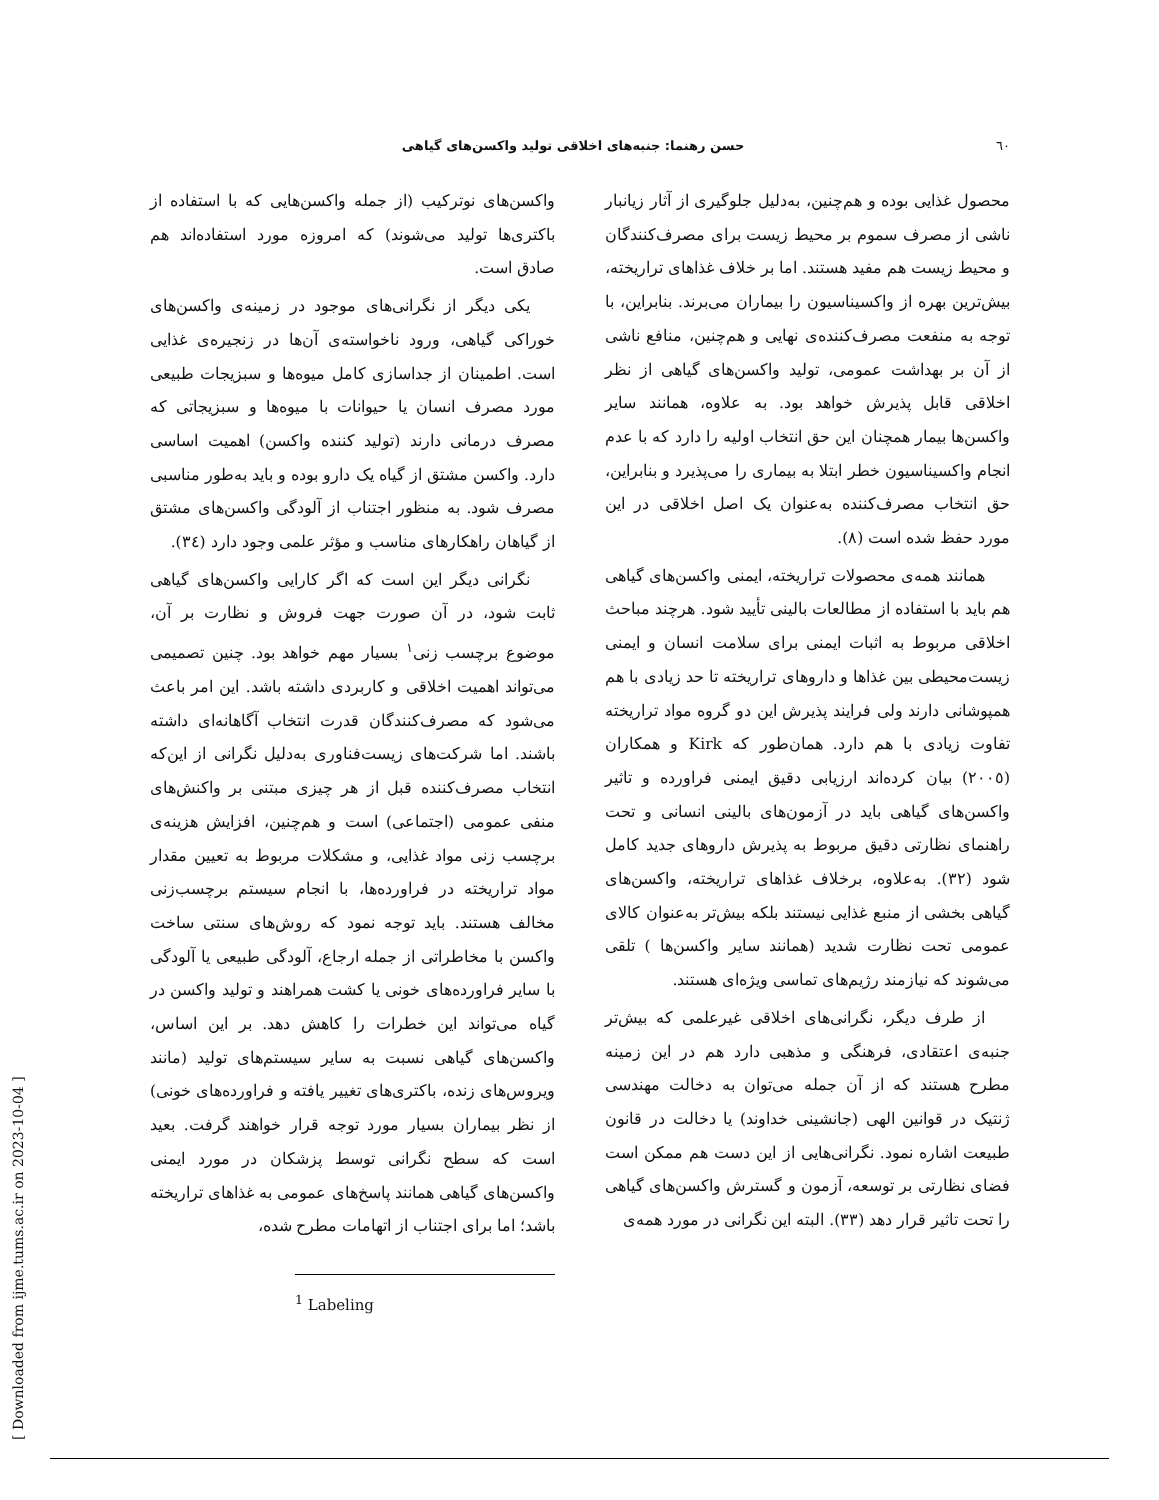٦٠ حسن رهنما: جنبه‌های اخلاقی تولید واکسن‌های گیاهی
محصول غذایی بوده و هم‌چنین، به‌دلیل جلوگیری از آثار زیانبار ناشی از مصرف سموم بر محیط زیست برای مصرف‌کنندگان و محیط زیست هم مفید هستند. اما بر خلاف غذاهای تراریخته، بیش‌ترین بهره از واکسیناسیون را بیماران می‌برند. بنابراین، با توجه به منفعت مصرف‌کننده‌ی نهایی و هم‌چنین، منافع ناشی از آن بر بهداشت عمومی، تولید واکسن‌های گیاهی از نظر اخلاقی قابل پذیرش خواهد بود. به علاوه، همانند سایر واکسن‌ها بیمار همچنان این حق انتخاب اولیه را دارد که با عدم انجام واکسیناسیون خطر ابتلا به بیماری را می‌پذیرد و بنابراین، حق انتخاب مصرف‌کننده به‌عنوان یک اصل اخلاقی در این مورد حفظ شده است (٨).
همانند همه‌ی محصولات تراریخته، ایمنی واکسن‌های گیاهی هم باید با استفاده از مطالعات بالینی تأیید شود. هرچند مباحث اخلاقی مربوط به اثبات ایمنی برای سلامت انسان و ایمنی زیست‌محیطی بین غذاها و داروهای تراریخته تا حد زیادی با هم همپوشانی دارند ولی فرایند پذیرش این دو گروه مواد تراریخته تفاوت زیادی با هم دارد. همان‌طور که Kirk و همکاران (٢٠٠٥) بیان کرده‌اند ارزیابی دقیق ایمنی فراورده و تاثیر واکسن‌های گیاهی باید در آزمون‌های بالینی انسانی و تحت راهنمای نظارتی دقیق مربوط به پذیرش داروهای جدید کامل شود (٣٢). به‌علاوه، برخلاف غذاهای تراریخته، واکسن‌های گیاهی بخشی از منبع غذایی نیستند بلکه بیش‌تر به‌عنوان کالای عمومی تحت نظارت شدید (همانند سایر واکسن‌ها ) تلقی می‌شوند که نیازمند رژیم‌های تماسی ویژه‌ای هستند.
از طرف دیگر، نگرانی‌های اخلاقی غیرعلمی که بیش‌تر جنبه‌ی اعتقادی، فرهنگی و مذهبی دارد هم در این زمینه مطرح هستند که از آن جمله می‌توان به دخالت مهندسی ژنتیک در قوانین الهی (جانشینی خداوند) یا دخالت در قانون طبیعت اشاره نمود. نگرانی‌هایی از این دست هم ممکن است فضای نظارتی بر توسعه، آزمون و گسترش واکسن‌های گیاهی را تحت تاثیر قرار دهد (٣٣). البته این نگرانی در مورد همه‌ی
واکسن‌های نوترکیب (از جمله واکسن‌هایی که با استفاده از باکتری‌ها تولید می‌شوند) که امروزه مورد استفاده‌اند هم صادق است.
یکی دیگر از نگرانی‌های موجود در زمینه‌ی واکسن‌های خوراکی گیاهی، ورود ناخواسته‌ی آن‌ها در زنجیره‌ی غذایی است. اطمینان از جداسازی کامل میوه‌ها و سبزیجات طبیعی مورد مصرف انسان یا حیوانات با میوه‌ها و سبزیجاتی که مصرف درمانی دارند (تولید کننده واکسن) اهمیت اساسی دارد. واکسن مشتق از گیاه یک دارو بوده و باید به‌طور مناسبی مصرف شود. به منظور اجتناب از آلودگی واکسن‌های مشتق از گیاهان راهکارهای مناسب و مؤثر علمی وجود دارد (٣٤).
نگرانی دیگر این است که اگر کارایی واکسن‌های گیاهی ثابت شود، در آن صورت جهت فروش و نظارت بر آن، موضوع برچسب زنی<sup>١</sup> بسیار مهم خواهد بود. چنین تصمیمی می‌تواند اهمیت اخلاقی و کاربردی داشته باشد. این امر باعث می‌شود که مصرف‌کنندگان قدرت انتخاب آگاهانه‌ای داشته باشند. اما شرکت‌های زیست‌فناوری به‌دلیل نگرانی از این‌که انتخاب مصرف‌کننده قبل از هر چیزی مبتنی بر واکنش‌های منفی عمومی (اجتماعی) است و هم‌چنین، افزایش هزینه‌ی برچسب زنی مواد غذایی، و مشکلات مربوط به تعیین مقدار مواد تراریخته در فراورده‌ها، با انجام سیستم برچسب‌زنی مخالف هستند. باید توجه نمود که روش‌های سنتی ساخت واکسن با مخاطراتی از جمله ارجاع، آلودگی طبیعی یا آلودگی با سایر فراورده‌های خونی یا کشت همراهند و تولید واکسن در گیاه می‌تواند این خطرات را کاهش دهد. بر این اساس، واکسن‌های گیاهی نسبت به سایر سیستم‌های تولید (مانند ویروس‌های زنده، باکتری‌های تغییر یافته و فراورده‌های خونی) از نظر بیماران بسیار مورد توجه قرار خواهند گرفت. بعید است که سطح نگرانی توسط پزشکان در مورد ایمنی واکسن‌های گیاهی همانند پاسخ‌های عمومی به غذاهای تراریخته باشد؛ اما برای اجتناب از اتهامات مطرح شده،
<sup>1</sup> Labeling
[ Downloaded from ijme.tums.ac.ir on 2023-10-04 ]